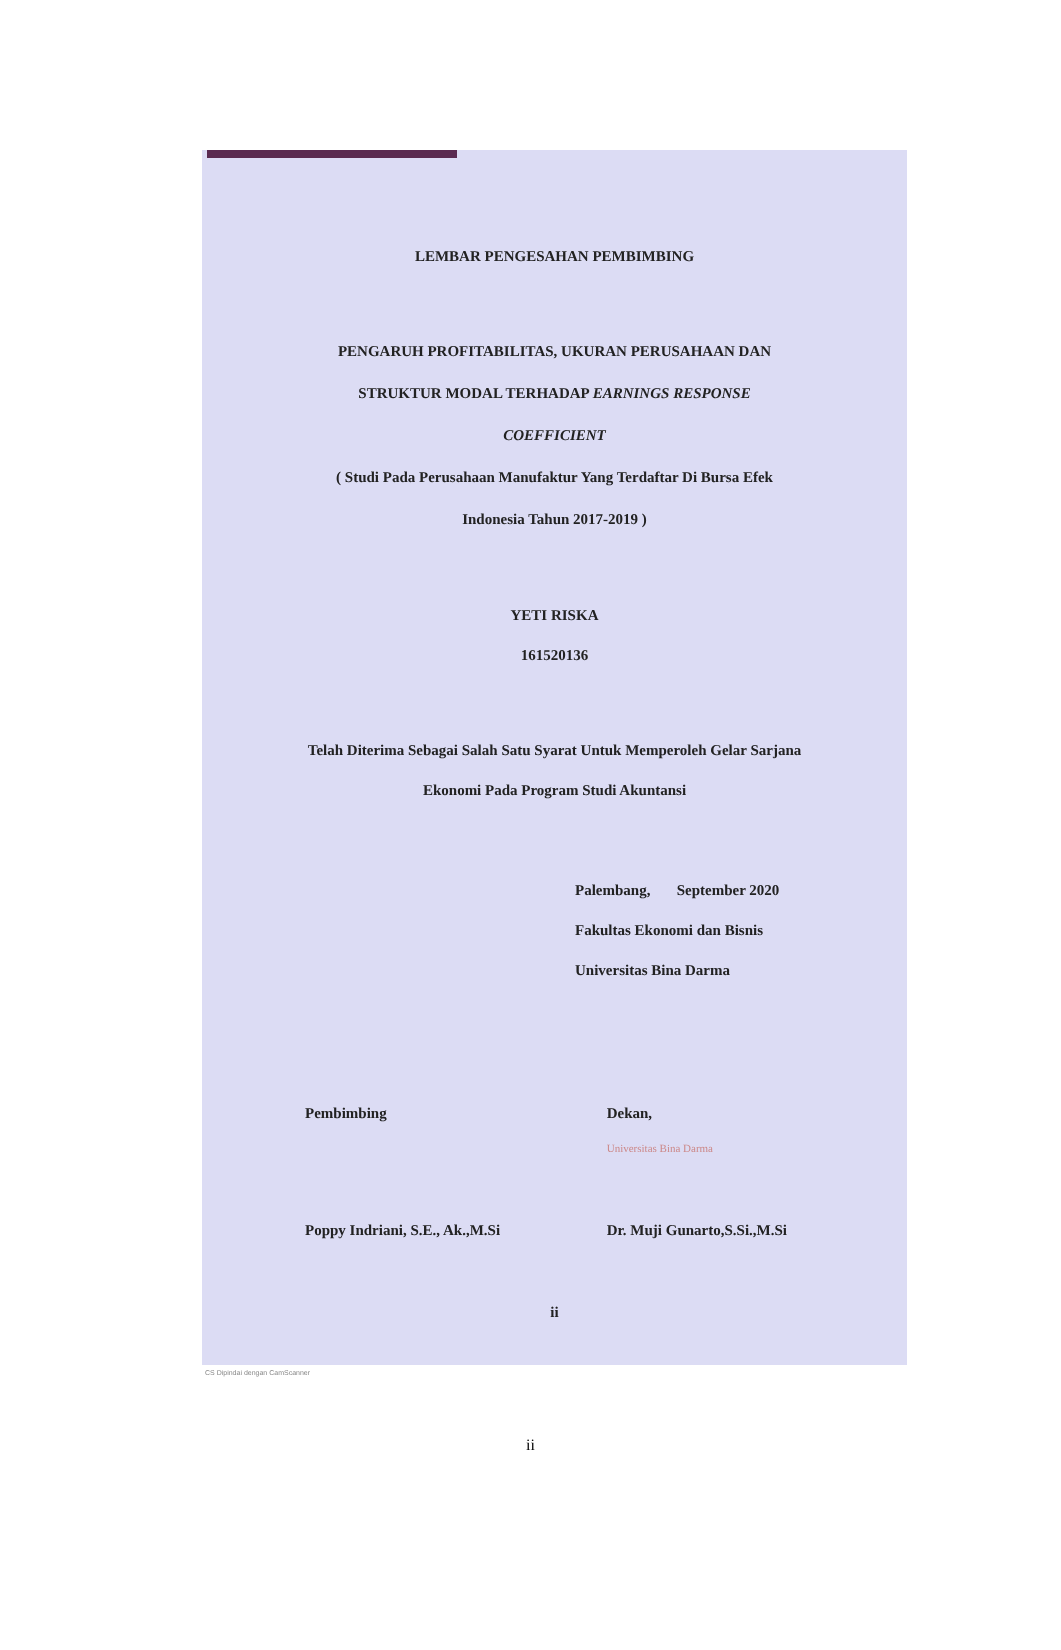LEMBAR PENGESAHAN PEMBIMBING
PENGARUH PROFITABILITAS, UKURAN PERUSAHAAN DAN
STRUKTUR MODAL TERHADAP EARNINGS RESPONSE
COEFFICIENT
( Studi Pada Perusahaan Manufaktur Yang Terdaftar Di Bursa Efek
Indonesia Tahun 2017-2019 )
YETI RISKA
161520136
Telah Diterima Sebagai Salah Satu Syarat Untuk Memperoleh Gelar Sarjana
Ekonomi Pada Program Studi Akuntansi
Palembang, September 2020
Fakultas Ekonomi dan Bisnis
Universitas Bina Darma
Pembimbing
Poppy Indriani, S.E., Ak.,M.Si
Dekan,
Universitas Bina Darma
Dr. Muji Gunarto,S.Si.,M.Si
ii
CS Dipindai dengan CamScanner
ii